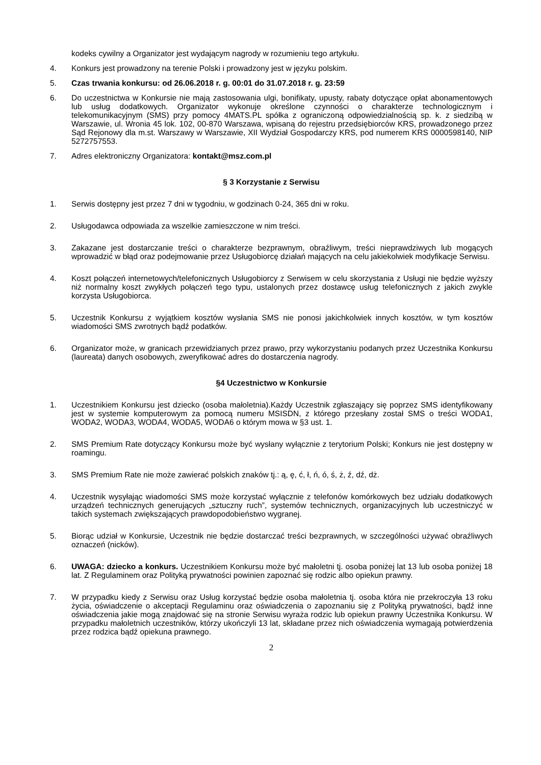kodeks cywilny a Organizator jest wydającym nagrody w rozumieniu tego artykułu.
4. Konkurs jest prowadzony na terenie Polski i prowadzony jest w języku polskim.
5. Czas trwania konkursu: od 26.06.2018 r. g. 00:01 do 31.07.2018 r. g. 23:59
6. Do uczestnictwa w Konkursie nie mają zastosowania ulgi, bonifikaty, upusty, rabaty dotyczące opłat abonamentowych lub usług dodatkowych. Organizator wykonuje określone czynności o charakterze technologicznym i telekomunikacyjnym (SMS) przy pomocy 4MATS.PL spółka z ograniczoną odpowiedzialnością sp. k. z siedzibą w Warszawie, ul. Wronia 45 lok. 102, 00-870 Warszawa, wpisaną do rejestru przedsiębiorców KRS, prowadzonego przez Sąd Rejonowy dla m.st. Warszawy w Warszawie, XII Wydział Gospodarczy KRS, pod numerem KRS 0000598140, NIP 5272757553.
7. Adres elektroniczny Organizatora: kontakt@msz.com.pl
§ 3 Korzystanie z Serwisu
1. Serwis dostępny jest przez 7 dni w tygodniu, w godzinach 0-24, 365 dni w roku.
2. Usługodawca odpowiada za wszelkie zamieszczone w nim treści.
3. Zakazane jest dostarczanie treści o charakterze bezprawnym, obraźliwym, treści nieprawdziwych lub mogących wprowadzić w błąd oraz podejmowanie przez Usługobiorcę działań mających na celu jakiekolwiek modyfikacje Serwisu.
4. Koszt połączeń internetowych/telefonicznych Usługobiorcy z Serwisem w celu skorzystania z Usługi nie będzie wyższy niż normalny koszt zwykłych połączeń tego typu, ustalonych przez dostawcę usług telefonicznych z jakich zwykle korzysta Usługobiorca.
5. Uczestnik Konkursu z wyjątkiem kosztów wysłania SMS nie ponosi jakichkolwiek innych kosztów, w tym kosztów wiadomości SMS zwrotnych bądź podatków.
6. Organizator może, w granicach przewidzianych przez prawo, przy wykorzystaniu podanych przez Uczestnika Konkursu (laureata) danych osobowych, zweryfikować adres do dostarczenia nagrody.
§4 Uczestnictwo w Konkursie
1. Uczestnikiem Konkursu jest dziecko (osoba małoletnia).Każdy Uczestnik zgłaszający się poprzez SMS identyfikowany jest w systemie komputerowym za pomocą numeru MSISDN, z którego przesłany został SMS o treści WODA1, WODA2, WODA3, WODA4, WODA5, WODA6 o którym mowa w §3 ust. 1.
2. SMS Premium Rate dotyczący Konkursu może być wysłany wyłącznie z terytorium Polski; Konkurs nie jest dostępny w roamingu.
3. SMS Premium Rate nie może zawierać polskich znaków tj.: ą, ę, ć, ł, ń, ó, ś, ż, ź, dź, dż.
4. Uczestnik wysyłając wiadomości SMS może korzystać wyłącznie z telefonów komórkowych bez udziału dodatkowych urządzeń technicznych generujących „sztuczny ruch”, systemów technicznych, organizacyjnych lub uczestniczyć w takich systemach zwiększających prawdopodobieństwo wygranej.
5. Biorąc udział w Konkursie, Uczestnik nie będzie dostarczać treści bezprawnych, w szczególności używać obraźliwych oznaczeń (nicków).
6. UWAGA: dziecko a konkurs. Uczestnikiem Konkursu może być małoletni tj. osoba poniżej lat 13 lub osoba poniżej 18 lat. Z Regulaminem oraz Polityką prywatności powinien zapoznać się rodzic albo opiekun prawny.
7. W przypadku kiedy z Serwisu oraz Usług korzystać będzie osoba małoletnia tj. osoba która nie przekroczyła 13 roku życia, oświadczenie o akceptacji Regulaminu oraz oświadczenia o zapoznaniu się z Polityką prywatności, bądź inne oświadczenia jakie mogą znajdować się na stronie Serwisu wyraża rodzic lub opiekun prawny Uczestnika Konkursu. W przypadku małoletnich uczestników, którzy ukończyli 13 lat, składane przez nich oświadczenia wymagają potwierdzenia przez rodzica bądź opiekuna prawnego.
2